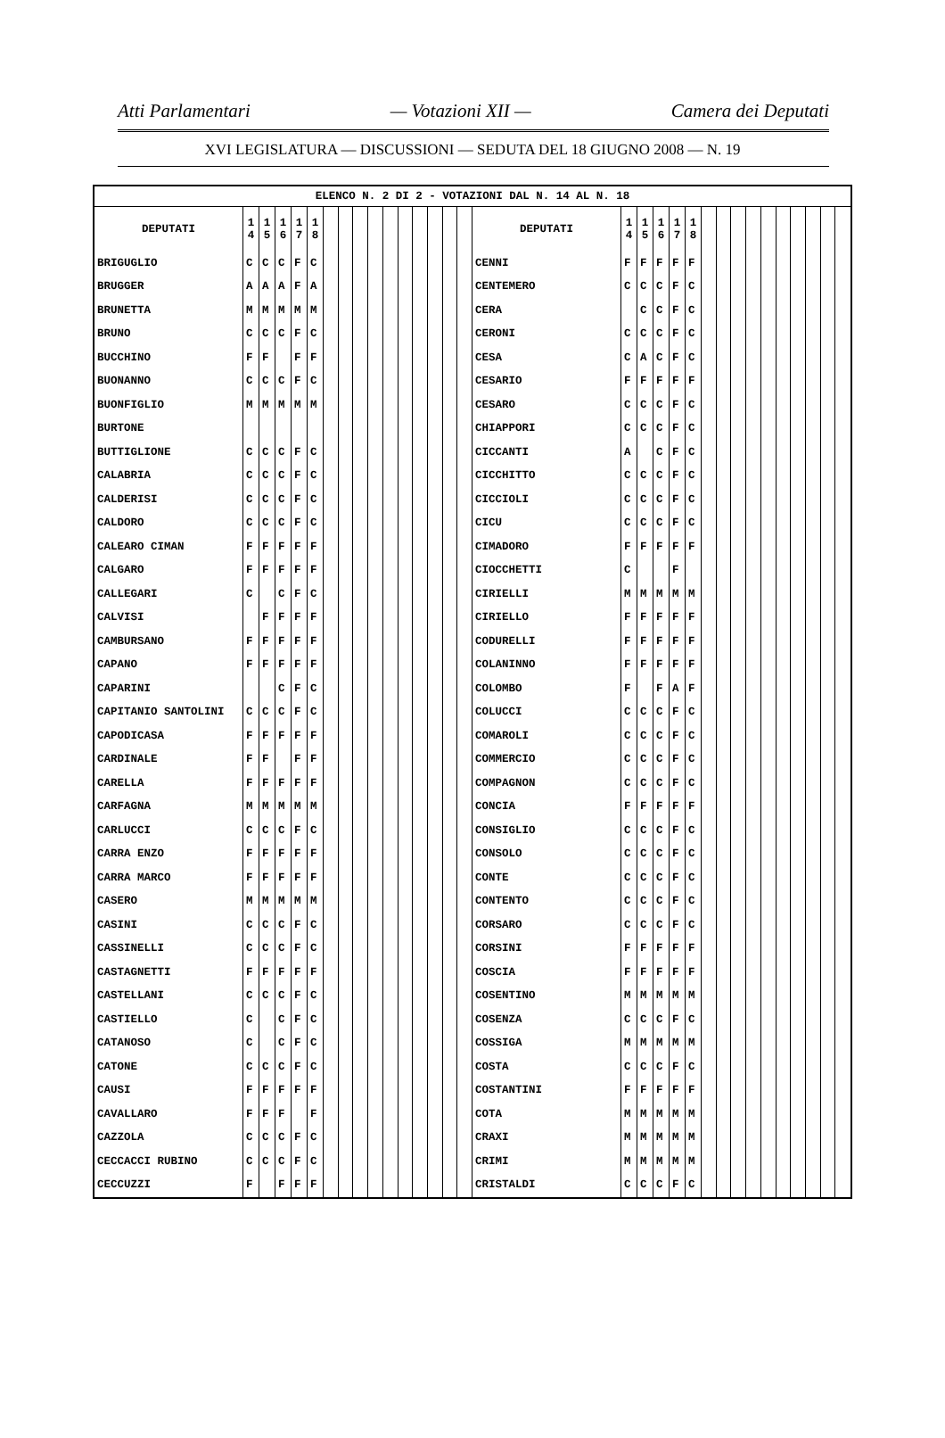Atti Parlamentari — Votazioni XII — Camera dei Deputati
XVI LEGISLATURA — DISCUSSIONI — SEDUTA DEL 18 GIUGNO 2008 — N. 19
| ELENCO N. 2 DI 2 - VOTAZIONI DAL N. 14 AL N. 18 | | | | | | | | | | | | | | | | | | | | | | | | | | | | | | | |
| DEPUTATI | 1 4 | 1 5 | 1 6 | 1 7 | 1 8 | | | | | | | | | | | DEPUTATI | 1 4 | 1 5 | 1 6 | 1 7 | 1 8 | | | | | | | | | | |
| BRIGUGLIO | C | C | C | F | C | | | | | | | | | | | CENNI | F | F | F | F | F | | | | | | | | | | |
| BRUGGER | A | A | A | F | A | | | | | | | | | | | CENTEMERO | C | C | C | F | C | | | | | | | | | | |
| BRUNETTA | M | M | M | M | M | | | | | | | | | | | CERA | | C | C | F | C | | | | | | | | | | |
| BRUNO | C | C | C | F | C | | | | | | | | | | | CERONI | C | C | C | F | C | | | | | | | | | | |
| BUCCHINO | F | F | | F | F | | | | | | | | | | | CESA | C | A | C | F | C | | | | | | | | | | |
| BUONANNO | C | C | C | F | C | | | | | | | | | | | CESARIO | F | F | F | F | F | | | | | | | | | | |
| BUONFIGLIO | M | M | M | M | M | | | | | | | | | | | CESARO | C | C | C | F | C | | | | | | | | | | |
| BURTONE | | | | | | | | | | | | | | | | CHIAPPORI | C | C | C | F | C | | | | | | | | | | |
| BUTTIGLIONE | C | C | C | F | C | | | | | | | | | | | CICCANTI | A | | C | F | C | | | | | | | | | | |
| CALABRIA | C | C | C | F | C | | | | | | | | | | | CICCHITTO | C | C | C | F | C | | | | | | | | | | |
| CALDERISI | C | C | C | F | C | | | | | | | | | | | CICCIOLI | C | C | C | F | C | | | | | | | | | | |
| CALDORO | C | C | C | F | C | | | | | | | | | | | CICU | C | C | C | F | C | | | | | | | | | | |
| CALEARO CIMAN | F | F | F | F | F | | | | | | | | | | | CIMADORO | F | F | F | F | F | | | | | | | | | | |
| CALGARO | F | F | F | F | F | | | | | | | | | | | CIOCCHETTI | C | | | F | | | | | | | | | | | |
| CALLEGARI | C | | C | F | C | | | | | | | | | | | CIRIELLI | M | M | M | M | M | | | | | | | | | | |
| CALVISI | | F | F | F | F | | | | | | | | | | | CIRIELLO | F | F | F | F | F | | | | | | | | | | |
| CAMBURSANO | F | F | F | F | F | | | | | | | | | | | CODURELLI | F | F | F | F | F | | | | | | | | | | |
| CAPANO | F | F | F | F | F | | | | | | | | | | | COLANINNO | F | F | F | F | F | | | | | | | | | | |
| CAPARINI | | | C | F | C | | | | | | | | | | | COLOMBO | F | | F | A | F | | | | | | | | | | |
| CAPITANIO SANTOLINI | C | C | C | F | C | | | | | | | | | | | COLUCCI | C | C | C | F | C | | | | | | | | | | |
| CAPODICASA | F | F | F | F | F | | | | | | | | | | | COMAROLI | C | C | C | F | C | | | | | | | | | | |
| CARDINALE | F | F | | F | F | | | | | | | | | | | COMMERCIO | C | C | C | F | C | | | | | | | | | | |
| CARELLA | F | F | F | F | F | | | | | | | | | | | COMPAGNON | C | C | C | F | C | | | | | | | | | | |
| CARFAGNA | M | M | M | M | M | | | | | | | | | | | CONCIA | F | F | F | F | F | | | | | | | | | | |
| CARLUCCI | C | C | C | F | C | | | | | | | | | | | CONSIGLIO | C | C | C | F | C | | | | | | | | | | |
| CARRA ENZO | F | F | F | F | F | | | | | | | | | | | CONSOLO | C | C | C | F | C | | | | | | | | | | |
| CARRA MARCO | F | F | F | F | F | | | | | | | | | | | CONTE | C | C | C | F | C | | | | | | | | | | |
| CASERO | M | M | M | M | M | | | | | | | | | | | CONTENTO | C | C | C | F | C | | | | | | | | | | |
| CASINI | C | C | C | F | C | | | | | | | | | | | CORSARO | C | C | C | F | C | | | | | | | | | | |
| CASSINELLI | C | C | C | F | C | | | | | | | | | | | CORSINI | F | F | F | F | F | | | | | | | | | | |
| CASTAGNETTI | F | F | F | F | F | | | | | | | | | | | COSCIA | F | F | F | F | F | | | | | | | | | | |
| CASTELLANI | C | C | C | F | C | | | | | | | | | | | COSENTINO | M | M | M | M | M | | | | | | | | | | |
| CASTIELLO | C | | C | F | C | | | | | | | | | | | COSENZA | C | C | C | F | C | | | | | | | | | | |
| CATANOSO | C | | C | F | C | | | | | | | | | | | COSSIGA | M | M | M | M | M | | | | | | | | | | |
| CATONE | C | C | C | F | C | | | | | | | | | | | COSTA | C | C | C | F | C | | | | | | | | | | |
| CAUSI | F | F | F | F | F | | | | | | | | | | | COSTANTINI | F | F | F | F | F | | | | | | | | | | |
| CAVALLARO | F | F | F | | F | | | | | | | | | | | COTA | M | M | M | M | M | | | | | | | | | | |
| CAZZOLA | C | C | C | F | C | | | | | | | | | | | CRAXI | M | M | M | M | M | | | | | | | | | | |
| CECCACCI RUBINO | C | C | C | F | C | | | | | | | | | | | CRIMI | M | M | M | M | M | | | | | | | | | | |
| CECCUZZI | F | | F | F | F | | | | | | | | | | | CRISTALDI | C | C | C | F | C | | | | | | | | | | |